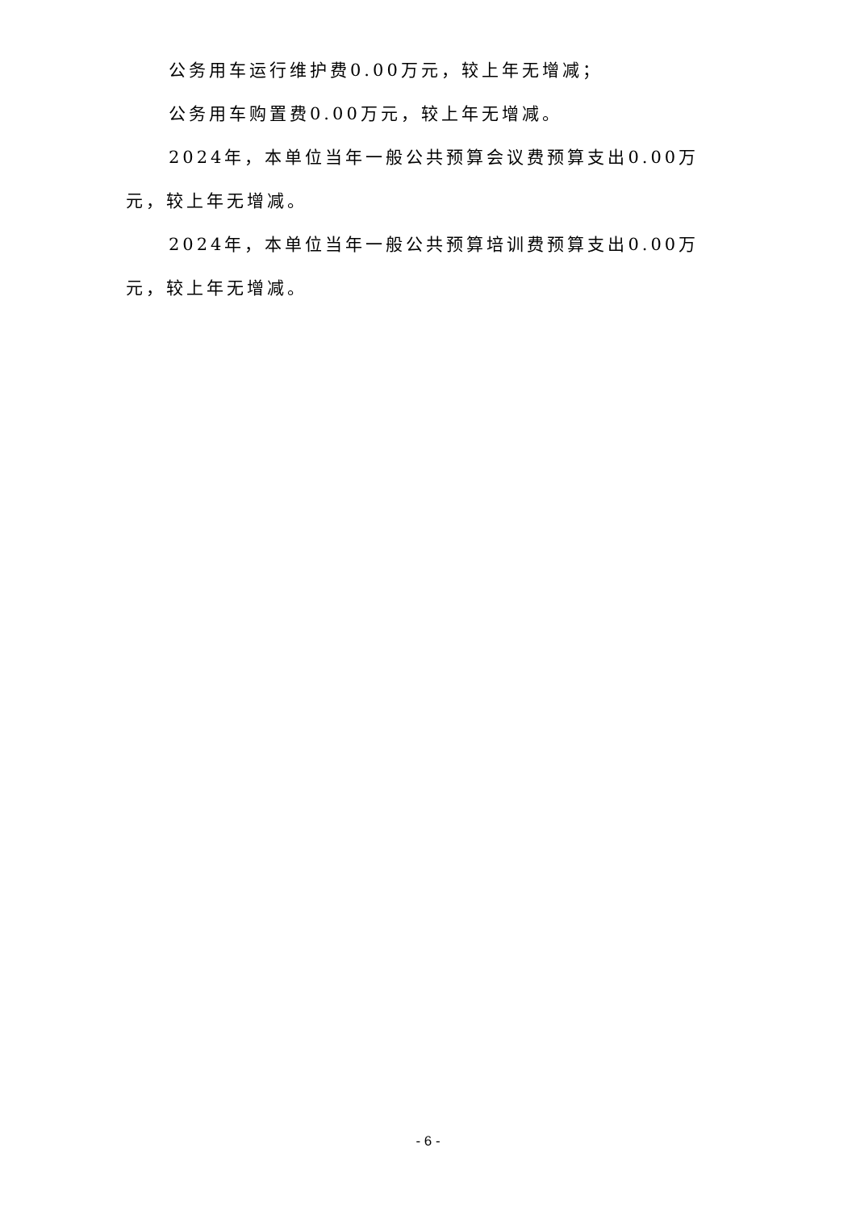公务用车运行维护费0.00万元，较上年无增减；
公务用车购置费0.00万元，较上年无增减。
2024年，本单位当年一般公共预算会议费预算支出0.00万元，较上年无增减。
2024年，本单位当年一般公共预算培训费预算支出0.00万元，较上年无增减。
- 6 -